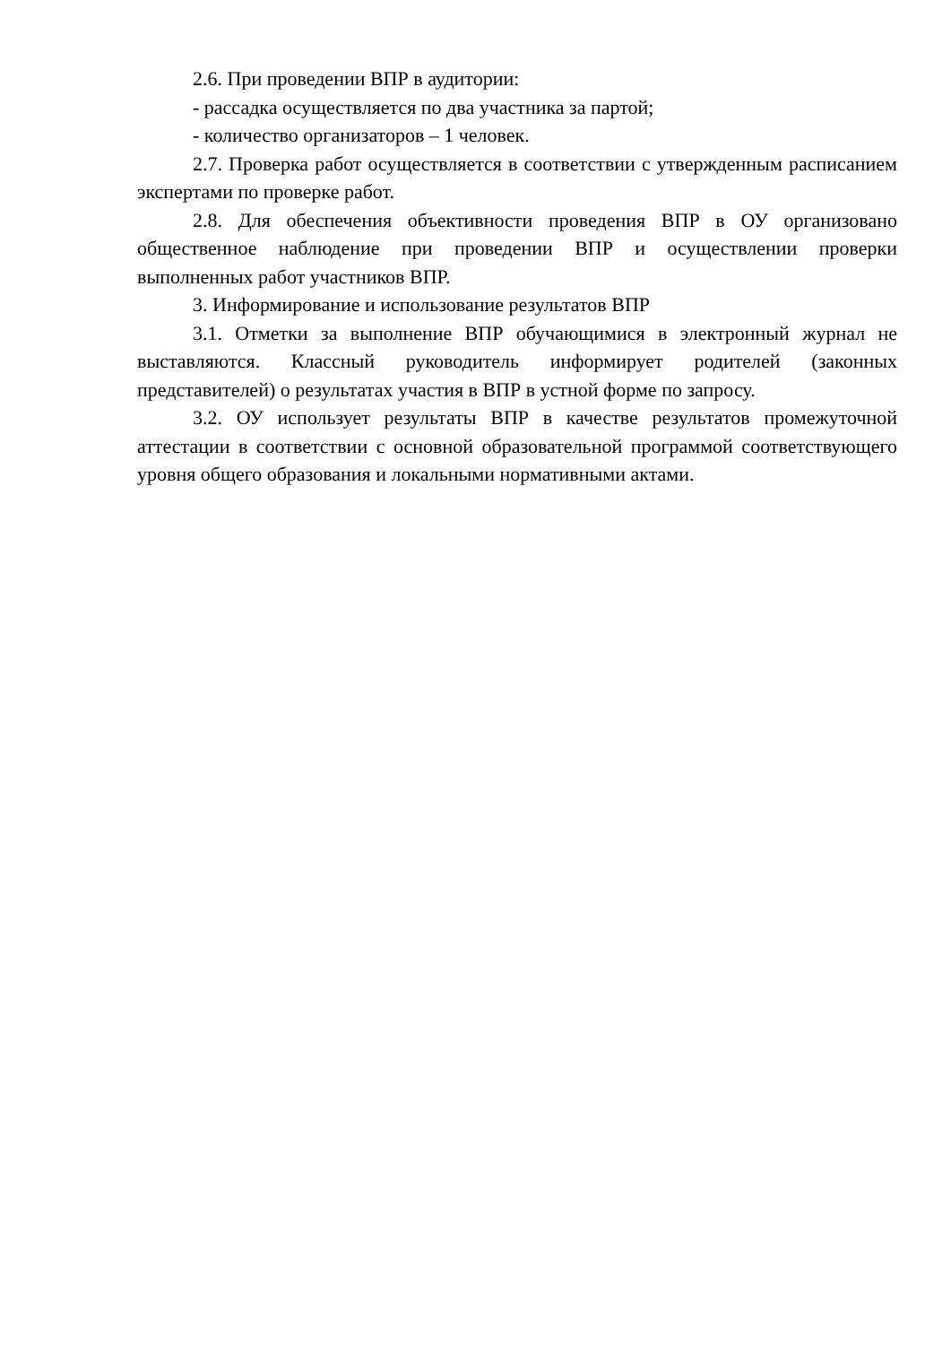2.6. При проведении ВПР в аудитории:
- рассадка осуществляется по два участника за партой;
- количество организаторов – 1 человек.
2.7. Проверка работ осуществляется в соответствии с утвержденным расписанием экспертами по проверке работ.
2.8. Для обеспечения объективности проведения ВПР в ОУ организовано общественное наблюдение при проведении ВПР и осуществлении проверки выполненных работ участников ВПР.
3. Информирование и использование результатов ВПР
3.1. Отметки за выполнение ВПР обучающимися в электронный журнал не выставляются. Классный руководитель информирует родителей (законных представителей) о результатах участия в ВПР в устной форме по запросу.
3.2. ОУ использует результаты ВПР в качестве результатов промежуточной аттестации в соответствии с основной образовательной программой соответствующего уровня общего образования и локальными нормативными актами.